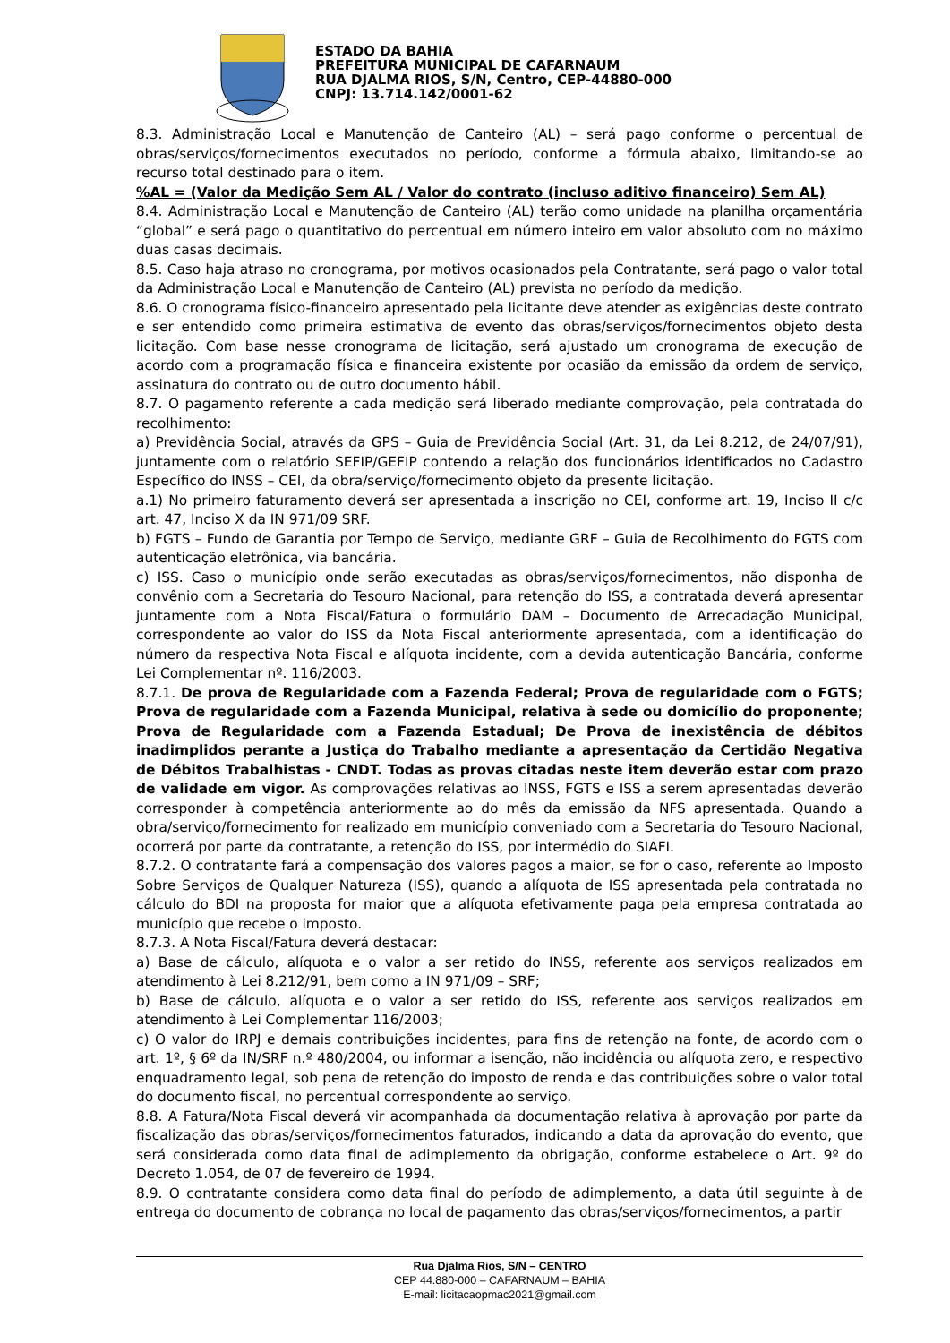ESTADO DA BAHIA
PREFEITURA MUNICIPAL DE CAFARNAUM
RUA DJALMA RIOS, S/N, Centro, CEP-44880-000
CNPJ: 13.714.142/0001-62
8.3. Administração Local e Manutenção de Canteiro (AL) – será pago conforme o percentual de obras/serviços/fornecimentos executados no período, conforme a fórmula abaixo, limitando-se ao recurso total destinado para o item.
%AL = (Valor da Medição Sem AL / Valor do contrato (incluso aditivo financeiro) Sem AL)
8.4. Administração Local e Manutenção de Canteiro (AL) terão como unidade na planilha orçamentária “global” e será pago o quantitativo do percentual em número inteiro em valor absoluto com no máximo duas casas decimais.
8.5. Caso haja atraso no cronograma, por motivos ocasionados pela Contratante, será pago o valor total da Administração Local e Manutenção de Canteiro (AL) prevista no período da medição.
8.6. O cronograma físico-financeiro apresentado pela licitante deve atender as exigências deste contrato e ser entendido como primeira estimativa de evento das obras/serviços/fornecimentos objeto desta licitação. Com base nesse cronograma de licitação, será ajustado um cronograma de execução de acordo com a programação física e financeira existente por ocasião da emissão da ordem de serviço, assinatura do contrato ou de outro documento hábil.
8.7. O pagamento referente a cada medição será liberado mediante comprovação, pela contratada do recolhimento:
a) Previdência Social, através da GPS – Guia de Previdência Social (Art. 31, da Lei 8.212, de 24/07/91), juntamente com o relatório SEFIP/GEFIP contendo a relação dos funcionários identificados no Cadastro Específico do INSS – CEI, da obra/serviço/fornecimento objeto da presente licitação.
a.1) No primeiro faturamento deverá ser apresentada a inscrição no CEI, conforme art. 19, Inciso II c/c art. 47, Inciso X da IN 971/09 SRF.
b) FGTS – Fundo de Garantia por Tempo de Serviço, mediante GRF – Guia de Recolhimento do FGTS com autenticação eletrônica, via bancária.
c) ISS. Caso o município onde serão executadas as obras/serviços/fornecimentos, não disponha de convênio com a Secretaria do Tesouro Nacional, para retenção do ISS, a contratada deverá apresentar juntamente com a Nota Fiscal/Fatura o formulário DAM – Documento de Arrecadação Municipal, correspondente ao valor do ISS da Nota Fiscal anteriormente apresentada, com a identificação do número da respectiva Nota Fiscal e alíquota incidente, com a devida autenticação Bancária, conforme Lei Complementar nº. 116/2003.
8.7.1. De prova de Regularidade com a Fazenda Federal; Prova de regularidade com o FGTS; Prova de regularidade com a Fazenda Municipal, relativa à sede ou domicílio do proponente; Prova de Regularidade com a Fazenda Estadual; De Prova de inexistência de débitos inadimplidos perante a Justiça do Trabalho mediante a apresentação da Certidão Negativa de Débitos Trabalhistas - CNDT. Todas as provas citadas neste item deverão estar com prazo de validade em vigor. As comprovações relativas ao INSS, FGTS e ISS a serem apresentadas deverão corresponder à competência anteriormente ao do mês da emissão da NFS apresentada. Quando a obra/serviço/fornecimento for realizado em município conveniado com a Secretaria do Tesouro Nacional, ocorrerá por parte da contratante, a retenção do ISS, por intermédio do SIAFI.
8.7.2. O contratante fará a compensação dos valores pagos a maior, se for o caso, referente ao Imposto Sobre Serviços de Qualquer Natureza (ISS), quando a alíquota de ISS apresentada pela contratada no cálculo do BDI na proposta for maior que a alíquota efetivamente paga pela empresa contratada ao município que recebe o imposto.
8.7.3. A Nota Fiscal/Fatura deverá destacar:
a) Base de cálculo, alíquota e o valor a ser retido do INSS, referente aos serviços realizados em atendimento à Lei 8.212/91, bem como a IN 971/09 – SRF;
b) Base de cálculo, alíquota e o valor a ser retido do ISS, referente aos serviços realizados em atendimento à Lei Complementar 116/2003;
c) O valor do IRPJ e demais contribuições incidentes, para fins de retenção na fonte, de acordo com o art. 1º, § 6º da IN/SRF n.º 480/2004, ou informar a isenção, não incidência ou alíquota zero, e respectivo enquadramento legal, sob pena de retenção do imposto de renda e das contribuições sobre o valor total do documento fiscal, no percentual correspondente ao serviço.
8.8. A Fatura/Nota Fiscal deverá vir acompanhada da documentação relativa à aprovação por parte da fiscalização das obras/serviços/fornecimentos faturados, indicando a data da aprovação do evento, que será considerada como data final de adimplemento da obrigação, conforme estabelece o Art. 9º do Decreto 1.054, de 07 de fevereiro de 1994.
8.9. O contratante considera como data final do período de adimplemento, a data útil seguinte à de entrega do documento de cobrança no local de pagamento das obras/serviços/fornecimentos, a partir
Rua Djalma Rios, S/N – CENTRO
CEP 44.880-000 – CAFARNAUM – BAHIA
E-mail: licitacaopmac2021@gmail.com